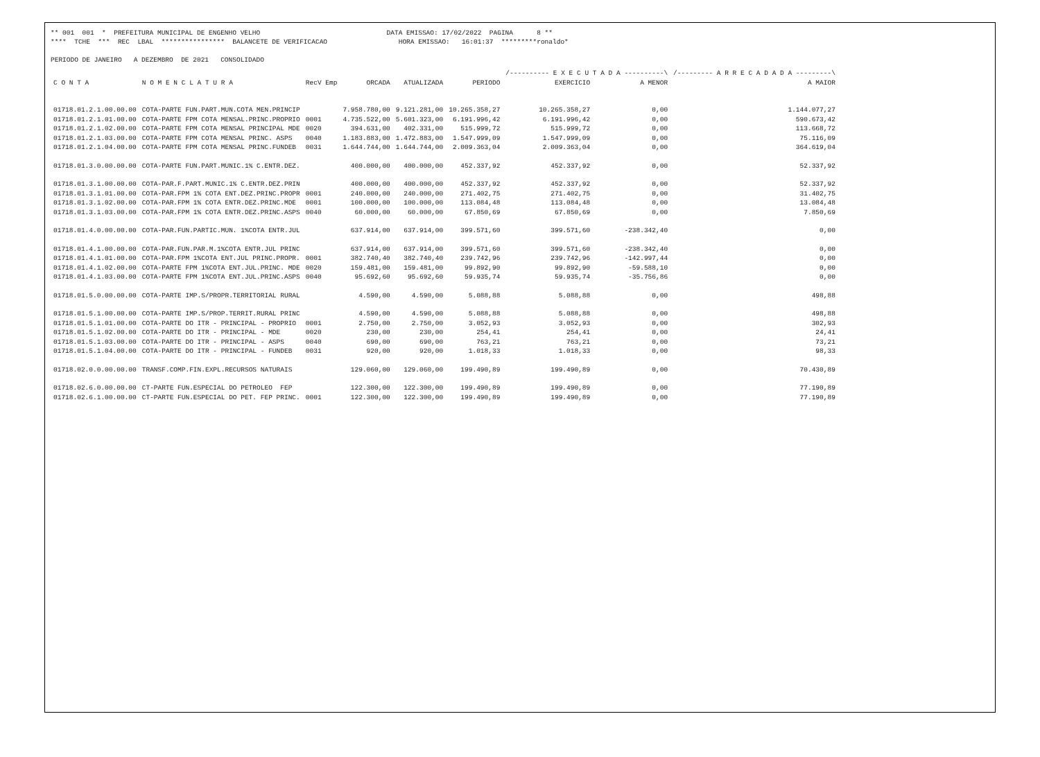** 001 001 * PREFEITURA MUNICIPAL DE ENGENHO VELHO DATA EMISSAO: 17/02/2022 PAGINA 8 ** **** TCHE *** REC LBAL **************** BALANCETE DE VERIFICACAO HORA EMISSAO: 16:01:37 *********ronaldo* PERIODO DE JANEIRO A DEZEMBRO DE 2021 CONSOLIDADO
| | | | | | | /---------- E X E C U T A D A ----------\ | | /--------- A R R E C A D A D A ---------\ |
| --- | --- | --- | --- | --- | --- | --- | --- | --- |
| C O N T A | N O M E N C L A T U R A | RecV Emp | ORCADA | ATUALIZADA | PERIODO | EXERCICIO | A MENOR | A MAIOR |
| 01718.01.2.1.00.00.00 | COTA-PARTE FUN.PART.MUN.COTA MEN.PRINCIP | | 7.958.780,00 | 9.121.281,00 | 10.265.358,27 | 10.265.358,27 | 0,00 | 1.144.077,27 |
| 01718.01.2.1.01.00.00 | COTA-PARTE FPM COTA MENSAL.PRINC.PROPRIO | 0001 | 4.735.522,00 | 5.601.323,00 | 6.191.996,42 | 6.191.996,42 | 0,00 | 590.673,42 |
| 01718.01.2.1.02.00.00 | COTA-PARTE FPM COTA MENSAL PRINCIPAL MDE | 0020 | 394.631,00 | 402.331,00 | 515.999,72 | 515.999,72 | 0,00 | 113.668,72 |
| 01718.01.2.1.03.00.00 | COTA-PARTE FPM COTA MENSAL PRINC. ASPS | 0040 | 1.183.883,00 | 1.472.883,00 | 1.547.999,09 | 1.547.999,09 | 0,00 | 75.116,09 |
| 01718.01.2.1.04.00.00 | COTA-PARTE FPM COTA MENSAL PRINC.FUNDEB | 0031 | 1.644.744,00 | 1.644.744,00 | 2.009.363,04 | 2.009.363,04 | 0,00 | 364.619,04 |
| 01718.01.3.0.00.00.00 | COTA-PARTE FUN.PART.MUNIC.1% C.ENTR.DEZ. | | 400.000,00 | 400.000,00 | 452.337,92 | 452.337,92 | 0,00 | 52.337,92 |
| 01718.01.3.1.00.00.00 | COTA-PAR.F.PART.MUNIC.1% C.ENTR.DEZ.PRIN | | 400.000,00 | 400.000,00 | 452.337,92 | 452.337,92 | 0,00 | 52.337,92 |
| 01718.01.3.1.01.00.00 | COTA-PAR.FPM 1% COTA ENT.DEZ.PRINC.PROPR | 0001 | 240.000,00 | 240.000,00 | 271.402,75 | 271.402,75 | 0,00 | 31.402,75 |
| 01718.01.3.1.02.00.00 | COTA-PAR.FPM 1% COTA ENTR.DEZ.PRINC.MDE | 0001 | 100.000,00 | 100.000,00 | 113.084,48 | 113.084,48 | 0,00 | 13.084,48 |
| 01718.01.3.1.03.00.00 | COTA-PAR.FPM 1% COTA ENTR.DEZ.PRINC.ASPS | 0040 | 60.000,00 | 60.000,00 | 67.850,69 | 67.850,69 | 0,00 | 7.850,69 |
| 01718.01.4.0.00.00.00 | COTA-PAR.FUN.PARTIC.MUN. 1%COTA ENTR.JUL | | 637.914,00 | 637.914,00 | 399.571,60 | 399.571,60 | -238.342,40 | 0,00 |
| 01718.01.4.1.00.00.00 | COTA-PAR.FUN.PAR.M.1%COTA ENTR.JUL PRINC | | 637.914,00 | 637.914,00 | 399.571,60 | 399.571,60 | -238.342,40 | 0,00 |
| 01718.01.4.1.01.00.00 | COTA-PAR.FPM 1%COTA ENT.JUL PRINC.PROPR. | 0001 | 382.740,40 | 382.740,40 | 239.742,96 | 239.742,96 | -142.997,44 | 0,00 |
| 01718.01.4.1.02.00.00 | COTA-PARTE FPM 1%COTA ENT.JUL.PRINC. MDE | 0020 | 159.481,00 | 159.481,00 | 99.892,90 | 99.892,90 | -59.588,10 | 0,00 |
| 01718.01.4.1.03.00.00 | COTA-PARTE FPM 1%COTA ENT.JUL.PRINC.ASPS | 0040 | 95.692,60 | 95.692,60 | 59.935,74 | 59.935,74 | -35.756,86 | 0,00 |
| 01718.01.5.0.00.00.00 | COTA-PARTE IMP.S/PROPR.TERRITORIAL RURAL | | 4.590,00 | 4.590,00 | 5.088,88 | 5.088,88 | 0,00 | 498,88 |
| 01718.01.5.1.00.00.00 | COTA-PARTE IMP.S/PROP.TERRIT.RURAL PRINC | | 4.590,00 | 4.590,00 | 5.088,88 | 5.088,88 | 0,00 | 498,88 |
| 01718.01.5.1.01.00.00 | COTA-PARTE DO ITR - PRINCIPAL - PROPRIO | 0001 | 2.750,00 | 2.750,00 | 3.052,93 | 3.052,93 | 0,00 | 302,93 |
| 01718.01.5.1.02.00.00 | COTA-PARTE DO ITR - PRINCIPAL - MDE | 0020 | 230,00 | 230,00 | 254,41 | 254,41 | 0,00 | 24,41 |
| 01718.01.5.1.03.00.00 | COTA-PARTE DO ITR - PRINCIPAL - ASPS | 0040 | 690,00 | 690,00 | 763,21 | 763,21 | 0,00 | 73,21 |
| 01718.01.5.1.04.00.00 | COTA-PARTE DO ITR - PRINCIPAL - FUNDEB | 0031 | 920,00 | 920,00 | 1.018,33 | 1.018,33 | 0,00 | 98,33 |
| 01718.02.0.0.00.00.00 | TRANSF.COMP.FIN.EXPL.RECURSOS NATURAIS | | 129.060,00 | 129.060,00 | 199.490,89 | 199.490,89 | 0,00 | 70.430,89 |
| 01718.02.6.0.00.00.00 | CT-PARTE FUN.ESPECIAL DO PETROLEO FEP | | 122.300,00 | 122.300,00 | 199.490,89 | 199.490,89 | 0,00 | 77.190,89 |
| 01718.02.6.1.00.00.00 | CT-PARTE FUN.ESPECIAL DO PET. FEP PRINC. | 0001 | 122.300,00 | 122.300,00 | 199.490,89 | 199.490,89 | 0,00 | 77.190,89 |